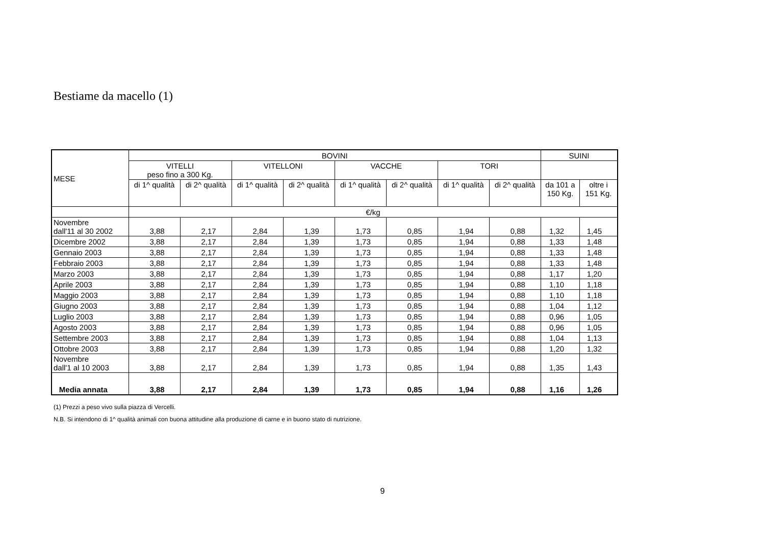Bestiame da macello (1)
| MESE | BOVINI | | | | | | | | SUINI | |
| --- | --- | --- | --- | --- | --- | --- | --- | --- | --- | --- |
| | VITELLI peso fino a 300 Kg. | | VITELLONI | | VACCHE | | TORI | | | |
| | di 1^ qualità | di 2^ qualità | di 1^ qualità | di 2^ qualità | di 1^ qualità | di 2^ qualità | di 1^ qualità | di 2^ qualità | da 101 a 150 Kg. | oltre i 151 Kg. |
| | €/kg | | | | | | | | | |
| Novembre dall'11 al 30 2002 | 3,88 | 2,17 | 2,84 | 1,39 | 1,73 | 0,85 | 1,94 | 0,88 | 1,32 | 1,45 |
| Dicembre 2002 | 3,88 | 2,17 | 2,84 | 1,39 | 1,73 | 0,85 | 1,94 | 0,88 | 1,33 | 1,48 |
| Gennaio 2003 | 3,88 | 2,17 | 2,84 | 1,39 | 1,73 | 0,85 | 1,94 | 0,88 | 1,33 | 1,48 |
| Febbraio 2003 | 3,88 | 2,17 | 2,84 | 1,39 | 1,73 | 0,85 | 1,94 | 0,88 | 1,33 | 1,48 |
| Marzo 2003 | 3,88 | 2,17 | 2,84 | 1,39 | 1,73 | 0,85 | 1,94 | 0,88 | 1,17 | 1,20 |
| Aprile 2003 | 3,88 | 2,17 | 2,84 | 1,39 | 1,73 | 0,85 | 1,94 | 0,88 | 1,10 | 1,18 |
| Maggio 2003 | 3,88 | 2,17 | 2,84 | 1,39 | 1,73 | 0,85 | 1,94 | 0,88 | 1,10 | 1,18 |
| Giugno 2003 | 3,88 | 2,17 | 2,84 | 1,39 | 1,73 | 0,85 | 1,94 | 0,88 | 1,04 | 1,12 |
| Luglio 2003 | 3,88 | 2,17 | 2,84 | 1,39 | 1,73 | 0,85 | 1,94 | 0,88 | 0,96 | 1,05 |
| Agosto 2003 | 3,88 | 2,17 | 2,84 | 1,39 | 1,73 | 0,85 | 1,94 | 0,88 | 0,96 | 1,05 |
| Settembre 2003 | 3,88 | 2,17 | 2,84 | 1,39 | 1,73 | 0,85 | 1,94 | 0,88 | 1,04 | 1,13 |
| Ottobre 2003 | 3,88 | 2,17 | 2,84 | 1,39 | 1,73 | 0,85 | 1,94 | 0,88 | 1,20 | 1,32 |
| Novembre dall'1 al 10 2003 | 3,88 | 2,17 | 2,84 | 1,39 | 1,73 | 0,85 | 1,94 | 0,88 | 1,35 | 1,43 |
| Media annata | 3,88 | 2,17 | 2,84 | 1,39 | 1,73 | 0,85 | 1,94 | 0,88 | 1,16 | 1,26 |
(1) Prezzi a peso vivo sulla piazza di Vercelli.
N.B. Si intendono di 1^ qualità animali con buona attitudine alla produzione di carne e in buono stato di nutrizione.
9